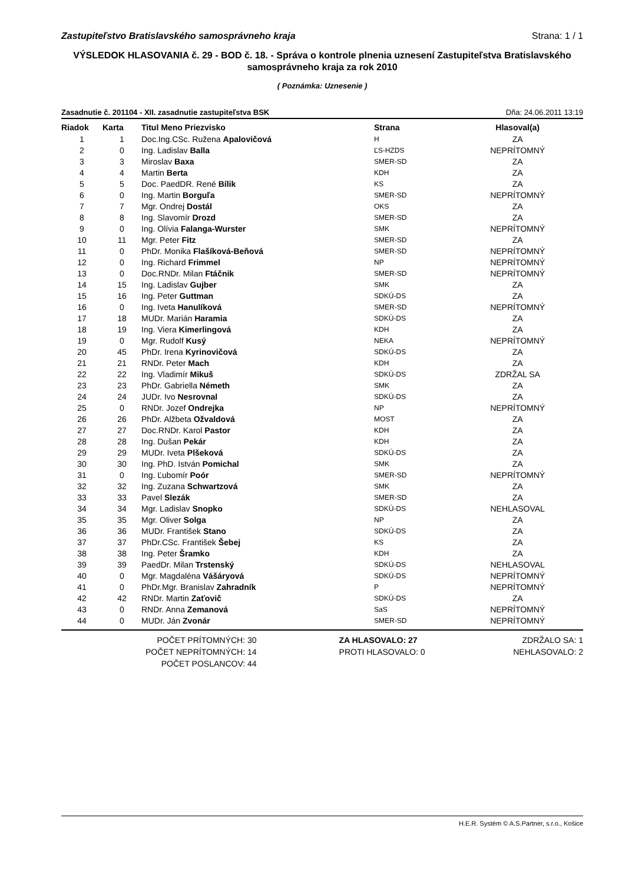Zastupiteľstvo Bratislavského samosprávneho kraja Strana: 1 / 1
VÝSLEDOK HLASOVANIA č. 29 - BOD č. 18. - Správa o kontrole plnenia uznesení Zastupiteľstva Bratislavského samosprávneho kraja za rok 2010
( Poznámka: Uznesenie )
Zasadnutie č. 201104 - XII. zasadnutie zastupiteľstva BSK Dňa: 24.06.2011 13:19
| Riadok | Karta | Titul Meno Priezvisko | Strana | Hlasoval(a) |
| --- | --- | --- | --- | --- |
| 1 | 1 | Doc.Ing.CSc. Ružena Apalovičová | H | ZA |
| 2 | 0 | Ing. Ladislav Balla | ĽS-HZDS | NEPRÍTOMNÝ |
| 3 | 3 | Miroslav Baxa | SMER-SD | ZA |
| 4 | 4 | Martin Berta | KDH | ZA |
| 5 | 5 | Doc. PaedDR. René Bílik | KS | ZA |
| 6 | 0 | Ing. Martin Borguľa | SMER-SD | NEPRÍTOMNÝ |
| 7 | 7 | Mgr. Ondrej Dostál | OKS | ZA |
| 8 | 8 | Ing. Slavomír Drozd | SMER-SD | ZA |
| 9 | 0 | Ing. Olívia Falanga-Wurster | SMK | NEPRÍTOMNÝ |
| 10 | 11 | Mgr. Peter Fitz | SMER-SD | ZA |
| 11 | 0 | PhDr. Monika Flašíková-Beňová | SMER-SD | NEPRÍTOMNÝ |
| 12 | 0 | Ing. Richard Frimmel | NP | NEPRÍTOMNÝ |
| 13 | 0 | Doc.RNDr. Milan Ftáčnik | SMER-SD | NEPRÍTOMNÝ |
| 14 | 15 | Ing. Ladislav Gujber | SMK | ZA |
| 15 | 16 | Ing. Peter Guttman | SDKÚ-DS | ZA |
| 16 | 0 | Ing. Iveta Hanulíková | SMER-SD | NEPRÍTOMNÝ |
| 17 | 18 | MUDr. Marián Haramia | SDKÚ-DS | ZA |
| 18 | 19 | Ing. Viera Kimerlingová | KDH | ZA |
| 19 | 0 | Mgr. Rudolf Kusý | NEKA | NEPRÍTOMNÝ |
| 20 | 45 | PhDr. Irena Kyrinovičová | SDKÚ-DS | ZA |
| 21 | 21 | RNDr. Peter Mach | KDH | ZA |
| 22 | 22 | Ing. Vladimír Mikuš | SDKÚ-DS | ZDRŽAL SA |
| 23 | 23 | PhDr. Gabriella Németh | SMK | ZA |
| 24 | 24 | JUDr. Ivo Nesrovnal | SDKÚ-DS | ZA |
| 25 | 0 | RNDr. Jozef Ondrejka | NP | NEPRÍTOMNÝ |
| 26 | 26 | PhDr. Alžbeta Ožvaldová | MOST | ZA |
| 27 | 27 | Doc.RNDr. Karol Pastor | KDH | ZA |
| 28 | 28 | Ing. Dušan Pekár | KDH | ZA |
| 29 | 29 | MUDr. Iveta Plšeková | SDKÚ-DS | ZA |
| 30 | 30 | Ing. PhD. István Pomichal | SMK | ZA |
| 31 | 0 | Ing. Ľubomír Poór | SMER-SD | NEPRÍTOMNÝ |
| 32 | 32 | Ing. Zuzana Schwartzová | SMK | ZA |
| 33 | 33 | Pavel Slezák | SMER-SD | ZA |
| 34 | 34 | Mgr. Ladislav Snopko | SDKÚ-DS | NEHLASOVAL |
| 35 | 35 | Mgr. Oliver Solga | NP | ZA |
| 36 | 36 | MUDr. František Stano | SDKÚ-DS | ZA |
| 37 | 37 | PhDr.CSc. František Šebej | KS | ZA |
| 38 | 38 | Ing. Peter Šramko | KDH | ZA |
| 39 | 39 | PaedDr. Milan Trstenský | SDKÚ-DS | NEHLASOVAL |
| 40 | 0 | Mgr. Magdaléna Vášáryová | SDKÚ-DS | NEPRÍTOMNÝ |
| 41 | 0 | PhDr.Mgr. Branislav Zahradník | P | NEPRÍTOMNÝ |
| 42 | 42 | RNDr. Martin Zaťovič | SDKÚ-DS | ZA |
| 43 | 0 | RNDr. Anna Zemanová | SaS | NEPRÍTOMNÝ |
| 44 | 0 | MUDr. Ján Zvonár | SMER-SD | NEPRÍTOMNÝ |
POČET PRÍTOMNÝCH: 30
POČET NEPRÍTOMNÝCH: 14
POČET POSLANCOV: 44
ZA HLASOVALO: 27
PROTI HLASOVALO: 0
ZDRŽALO SA: 1
NEHLASOVALO: 2
H.E.R. Systém © A.S.Partner, s.r.o., Košice